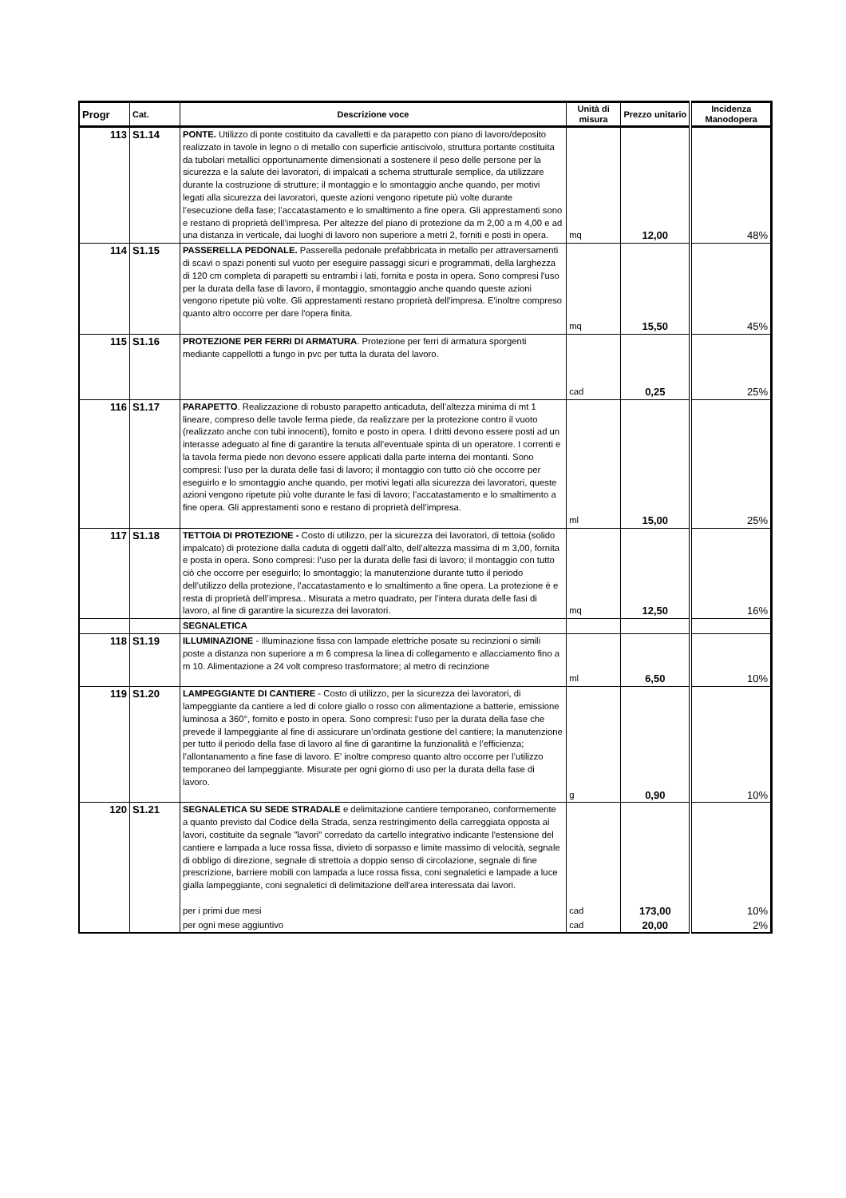| Progr | Cat. | Descrizione voce | Unità di misura | Prezzo unitario | Incidenza Manodopera |
| --- | --- | --- | --- | --- | --- |
| 113 | S1.14 | PONTE. Utilizzo di ponte costituito da cavalletti e da parapetto con piano di lavoro/deposito realizzato in tavole in legno o di metallo con superficie antiscivolo, struttura portante costituita da tubolari metallici opportunamente dimensionati a sostenere il peso delle persone per la sicurezza e la salute dei lavoratori, di impalcati a schema strutturale semplice, da utilizzare durante la costruzione di strutture; il montaggio e lo smontaggio anche quando, per motivi legati alla sicurezza dei lavoratori, queste azioni vengono ripetute più volte durante l’esecuzione della fase; l’accatastamento e lo smaltimento a fine opera. Gli apprestamenti sono e restano di proprietà dell’impresa. Per altezze del piano di protezione da m 2,00 a m 4,00 e ad una distanza in verticale, dai luoghi di lavoro non superiore a metri 2, forniti e posti in opera. | mq | 12,00 | 48% |
| 114 | S1.15 | PASSERELLA PEDONALE. Passerella pedonale prefabbricata in metallo per attraversamenti di scavi o spazi ponenti sul vuoto per eseguire passaggi sicuri e programmati, della larghezza di 120 cm completa di parapetti su entrambi i lati, fornita e posta in opera. Sono compresi l'uso per la durata della fase di lavoro, il montaggio, smontaggio anche quando queste azioni vengono ripetute più volte. Gli apprestamenti restano proprietà dell'impresa. E'inoltre compreso quanto altro occorre per dare l'opera finita. | mq | 15,50 | 45% |
| 115 | S1.16 | PROTEZIONE PER FERRI DI ARMATURA . Protezione per ferri di armatura sporgenti mediante cappellotti a fungo in pvc per tutta la durata del lavoro. | cad | 0,25 | 25% |
| 116 | S1.17 | PARAPETTO . Realizzazione di robusto parapetto anticaduta, dell’altezza minima di mt 1 lineare, compreso delle tavole ferma piede, da realizzare per la protezione contro il vuoto (realizzato anche con tubi innocenti), fornito e posto in opera. I dritti devono essere posti ad un interasse adeguato al fine di garantire la tenuta all’eventuale spinta di un operatore. I correnti e la tavola ferma piede non devono essere applicati dalla parte interna dei montanti. Sono compresi: l’uso per la durata delle fasi di lavoro; il montaggio con tutto ciò che occorre per eseguirlo e lo smontaggio anche quando, per motivi legati alla sicurezza dei lavoratori, queste azioni vengono ripetute più volte durante le fasi di lavoro; l’accatastamento e lo smaltimento a fine opera. Gli apprestamenti sono e restano di proprietà dell’impresa. | ml | 15,00 | 25% |
| 117 | S1.18 | TETTOIA DI PROTEZIONE - Costo di utilizzo, per la sicurezza dei lavoratori, di tettoia (solido impalcato) di protezione dalla caduta di oggetti dall’alto, dell’altezza massima di m 3,00, fornita e posta in opera. Sono compresi: l’uso per la durata delle fasi di lavoro; il montaggio con tutto ciò che occorre per eseguirlo; lo smontaggio; la manutenzione durante tutto il periodo dell’utilizzo della protezione, l’accatastamento e lo smaltimento a fine opera. La protezione è e resta di proprietà dell’impresa.. Misurata a metro quadrato, per l’intera durata delle fasi di lavoro, al fine di garantire la sicurezza dei lavoratori. | mq | 12,50 | 16% |
| | | SEGNALETICA | | | |
| 118 | S1.19 | ILLUMINAZIONE - Illuminazione fissa con lampade elettriche posate su recinzioni o simili poste a distanza non superiore a m 6 compresa la linea di collegamento e allacciamento fino a m 10. Alimentazione a 24 volt compreso trasformatore; al metro di recinzione | ml | 6,50 | 10% |
| 119 | S1.20 | LAMPEGGIANTE DI CANTIERE - Costo di utilizzo, per la sicurezza dei lavoratori, di lampeggiante da cantiere a led di colore giallo o rosso con alimentazione a batterie, emissione luminosa a 360°, fornito e posto in opera. Sono compresi: l’uso per la durata della fase che prevede il lampeggiante al fine di assicurare un’ordinata gestione del cantiere; la manutenzione per tutto il periodo della fase di lavoro al fine di garantirne la funzionalità e l’efficienza; l’allontanamento a fine fase di lavoro. E' inoltre compreso quanto altro occorre per l’utilizzo temporaneo del lampeggiante. Misurate per ogni giorno di uso per la durata della fase di lavoro. | g | 0,90 | 10% |
| 120 | S1.21 | SEGNALETICA SU SEDE STRADALE e delimitazione cantiere temporaneo, conformemente a quanto previsto dal Codice della Strada, senza restringimento della carreggiata opposta ai lavori, costituite da segnale "lavori" corredato da cartello integrativo indicante l'estensione del cantiere e lampada a luce rossa fissa, divieto di sorpasso e limite massimo di velocità, segnale di obbligo di direzione, segnale di strettoia a doppio senso di circolazione, segnale di fine prescrizione, barriere mobili con lampada a luce rossa fissa, coni segnaletici e lampade a luce gialla lampeggiante, coni segnaletici di delimitazione dell'area interessata dai lavori. per i primi due mesi | cad | 173,00 | 10% |
| | | per ogni mese aggiuntivo | cad | 20,00 | 2% |